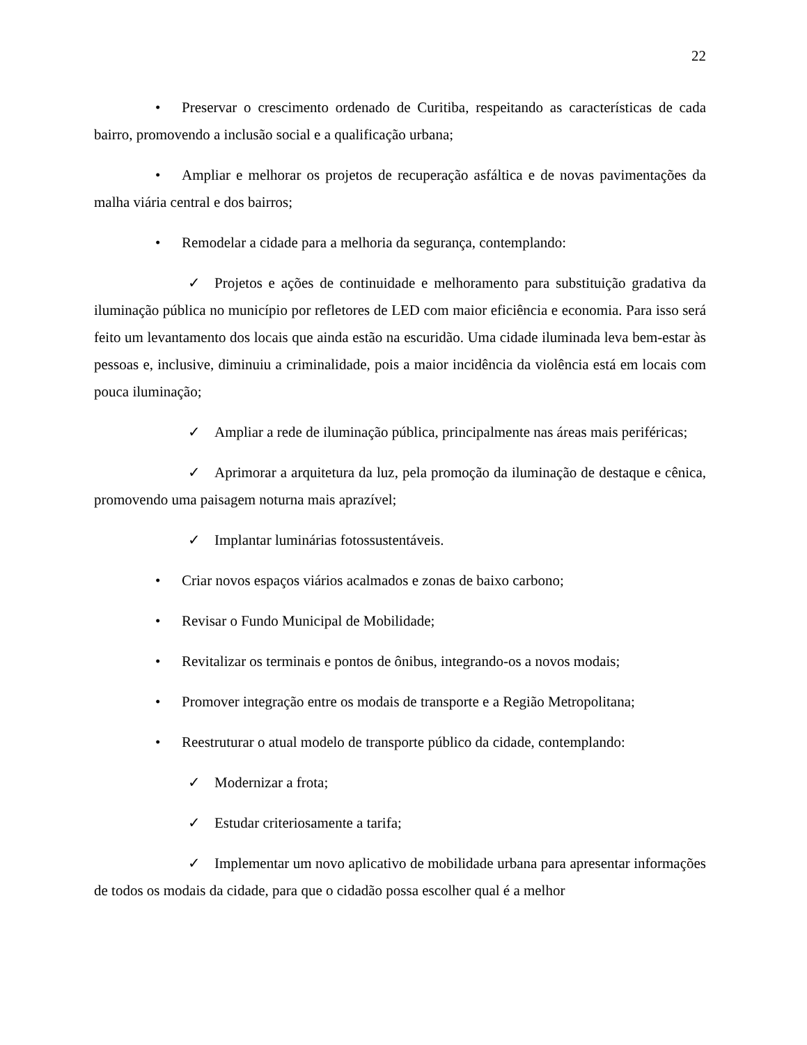22
• Preservar o crescimento ordenado de Curitiba, respeitando as características de cada bairro, promovendo a inclusão social e a qualificação urbana;
• Ampliar e melhorar os projetos de recuperação asfáltica e de novas pavimentações da malha viária central e dos bairros;
• Remodelar a cidade para a melhoria da segurança, contemplando:
✓ Projetos e ações de continuidade e melhoramento para substituição gradativa da iluminação pública no município por refletores de LED com maior eficiência e economia. Para isso será feito um levantamento dos locais que ainda estão na escuridão. Uma cidade iluminada leva bem-estar às pessoas e, inclusive, diminuiu a criminalidade, pois a maior incidência da violência está em locais com pouca iluminação;
✓ Ampliar a rede de iluminação pública, principalmente nas áreas mais periféricas;
✓ Aprimorar a arquitetura da luz, pela promoção da iluminação de destaque e cênica, promovendo uma paisagem noturna mais aprazível;
✓ Implantar luminárias fotossustentáveis.
• Criar novos espaços viários acalmados e zonas de baixo carbono;
• Revisar o Fundo Municipal de Mobilidade;
• Revitalizar os terminais e pontos de ônibus, integrando-os a novos modais;
• Promover integração entre os modais de transporte e a Região Metropolitana;
• Reestruturar o atual modelo de transporte público da cidade, contemplando:
✓ Modernizar a frota;
✓ Estudar criteriosamente a tarifa;
✓ Implementar um novo aplicativo de mobilidade urbana para apresentar informações de todos os modais da cidade, para que o cidadão possa escolher qual é a melhor